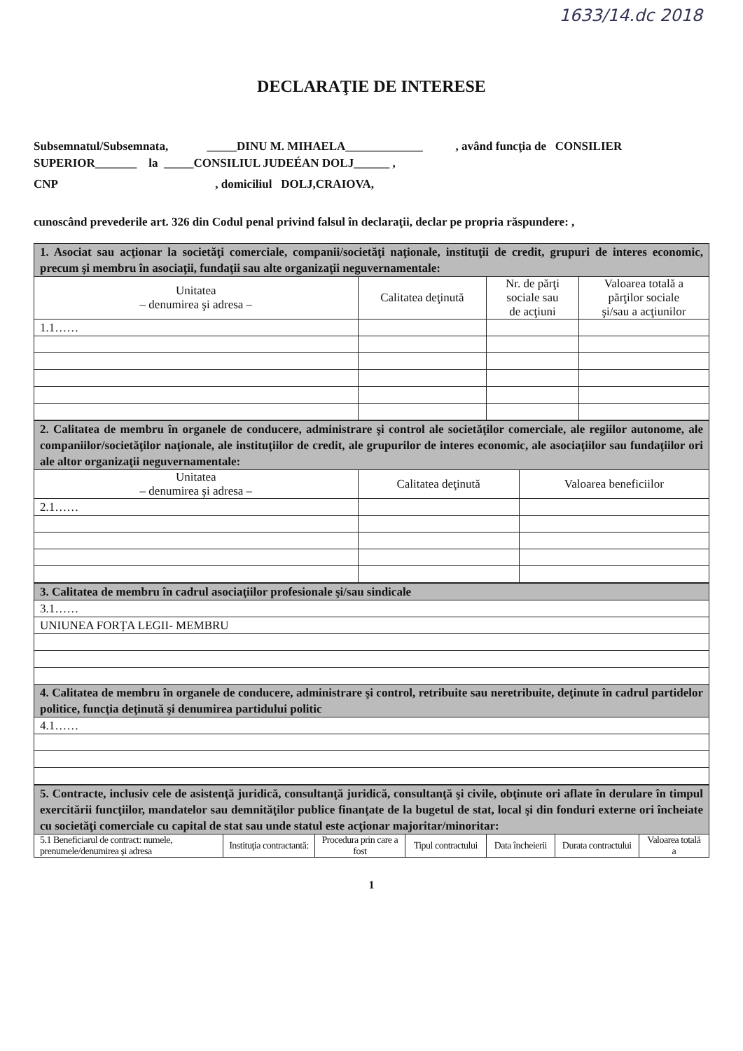1633/14.dc 2018
DECLARAŢIE DE INTERESE
Subsemnatul/Subsemnata, _____DINU M. MIHAELA_____________ , având funcţia de CONSILIER SUPERIOR_______ la _____CONSILIUL JUDEÉAN DOLJ______ ,
CNP , domiciliul DOLJ,CRAIOVA,
cunoscând prevederile art. 326 din Codul penal privind falsul în declaraţii, declar pe propria răspundere: ,
| 1. Asociat sau acţionar la societăţi comerciale, companii/societăţi naţionale, instituţii de credit, grupuri de interes economic, precum şi membru în asociaţii, fundaţii sau alte organizaţii neguvernamentale: | | | |
| Unitatea – denumirea şi adresa – | Calitatea deţinută | Nr. de părţi sociale sau de acţiuni | Valoarea totală a părţilor sociale şi/sau a acţiunilor |
| 1.1…… | | | |
| 2. Calitatea de membru în organele de conducere, administrare şi control ale societăţilor comerciale, ale regiilor autonome, ale companiilor/societăţilor naţionale, ale instituţiilor de credit, ale grupurilor de interes economic, ale asociaţiilor sau fundaţiilor ori ale altor organizaţii neguvernamentale: | | |
| Unitatea – denumirea şi adresa – | Calitatea deţinută | Valoarea beneficiilor |
| 2.1…… | | |
| 3. Calitatea de membru în cadrul asociaţiilor profesionale şi/sau sindicale |
| 3.1…… |
| UNIUNEA FORȚA LEGII- MEMBRU |
| 4. Calitatea de membru în organele de conducere, administrare şi control, retribuite sau neretribuite, deţinute în cadrul partidelor politice, funcţia deţinută şi denumirea partidului politic |
| 4.1…… |
| 5. Contracte, inclusiv cele de asistenţă juridică, consultanţă juridică, consultanţă şi civile, obţinute ori aflate în derulare în timpul exercitării funcţiilor, mandatelor sau demnităţilor publice finanţate de la bugetul de stat, local şi din fonduri externe ori încheiate cu societăţi comerciale cu capital de stat sau unde statul este acţionar majoritar/minoritar: | | | | | | |
| 5.1 Beneficiarul de contract: numele, prenumele/denumirea şi adresa | Instituţia contractantă: | Procedura prin care a fost | Tipul contractului | Data încheierii | Durata contractului | Valoarea totală a |
1